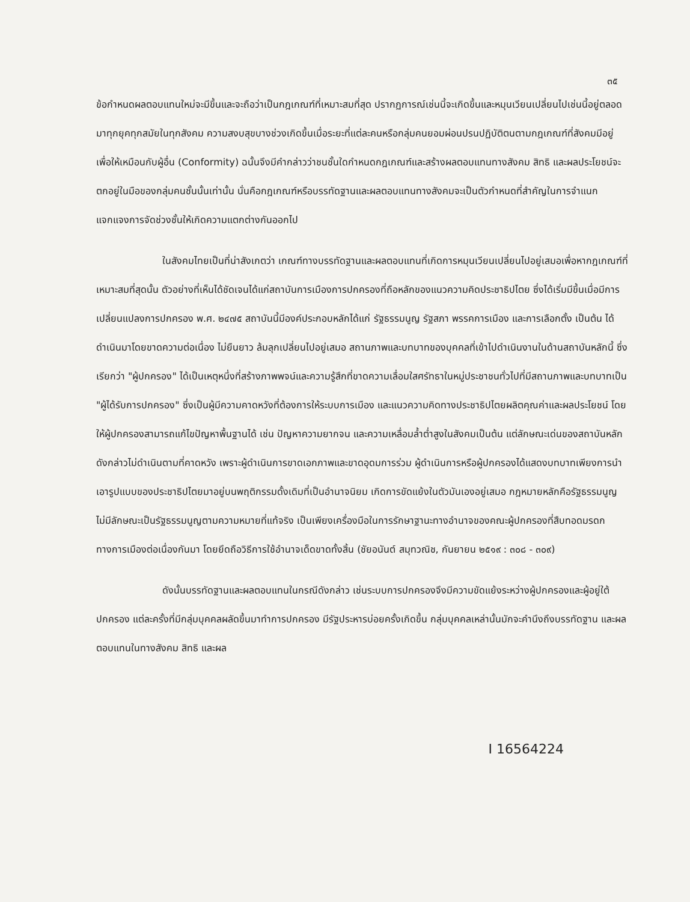๓๕
ข้อกำหนดผลตอบแทนใหม่จะมีขึ้นและจะถือว่าเป็นกฎเกณฑ์ที่เหมาะสมที่สุด ปรากฏการณ์เช่นนี้จะเกิดขึ้นและหมุนเวียนเปลี่ยนไปเช่นนี้อยู่ตลอดมาทุกยุคทุกสมัยในทุกสังคม ความสงบสุขบางช่วงเกิดขึ้นเมื่อระยะที่แต่ละคนหรือกลุ่มคนยอมผ่อนปรนปฏิบัติตนตามกฎเกณฑ์ที่สังคมมีอยู่ เพื่อให้เหมือนกับผู้อื่น (Conformity) ฉนั้นจึงมีคำกล่าวว่าชนชั้นใดกำหนดกฎเกณฑ์และสร้างผลตอบแทนทางสังคม สิทธิ และผลประโยชน์จะตกอยู่ในมือของกลุ่มคนชั้นนั้นเท่านั้น นั่นคือกฎเกณฑ์หรือบรรทัดฐานและผลตอบแทนทางสังคมจะเป็นตัวกำหนดที่สำคัญในการจำแนกแจกแจงการจัดช่วงชั้นให้เกิดความแตกต่างกันออกไป
ในสังคมไทยเป็นที่น่าสังเกตว่า เกณฑ์ทางบรรทัดฐานและผลตอบแทนที่เกิดการหมุนเวียนเปลี่ยนไปอยู่เสมอเพื่อหากฎเกณฑ์ที่เหมาะสมที่สุดนั้น ตัวอย่างที่เห็นได้ชัดเจนได้แก่สถาบันการเมืองการปกครองที่ถือหลักของแนวความคิดประชาธิปไตย ซึ่งได้เริ่มมีขึ้นเมื่อมีการเปลี่ยนแปลงการปกครอง พ.ศ. ๒๔๗๕ สถาบันนี้มีองค์ประกอบหลักได้แก่ รัฐธรรมนูญ รัฐสภา พรรคการเมือง และการเลือกตั้ง เป็นต้น ได้ดำเนินมาโดยขาดความต่อเนื่อง ไม่ยืนยาว ล้มลุกเปลี่ยนไปอยู่เสมอ สถานภาพและบทบาทของบุคคลที่เข้าไปดำเนินงานในด้านสถาบันหลักนี้ ซึ่งเรียกว่า "ผู้ปกครอง" ได้เป็นเหตุหนึ่งที่สร้างภาพพจน์และความรู้สึกที่ขาดความเลื่อมใสศรัทธาในหมู่ประชาชนทั่วไปที่มีสถานภาพและบทบาทเป็น "ผู้ได้รับการปกครอง" ซึ่งเป็นผู้มีความคาดหวังที่ต้องการให้ระบบการเมือง และแนวความคิดทางประชาธิปไตยผลิตคุณค่าและผลประโยชน์ โดยให้ผู้ปกครองสามารถแก้ไขปัญหาพื้นฐานได้ เช่น ปัญหาความยากจน และความเหลื่อมล้ำต่ำสูงในสังคมเป็นต้น แต่ลักษณะเด่นของสถาบันหลักดังกล่าวไม่ดำเนินตามที่คาดหวัง เพราะผู้ดำเนินการขาดเอกภาพและขาดอุดมการร่วม ผู้ดำเนินการหรือผู้ปกครองได้แสดงบทบาทเพียงการนำเอารูปแบบของประชาธิปไตยมาอยู่บนพฤติกรรมดั้งเดิมที่เป็นอำนาจนิยม เกิดการขัดแย้งในตัวมันเองอยู่เสมอ กฎหมายหลักคือรัฐธรรมนูญไม่มีลักษณะเป็นรัฐธรรมนูญตามความหมายที่แท้จริง เป็นเพียงเครื่องมือในการรักษาฐานะทางอำนาจของคณะผู้ปกครองที่สืบทอดมรดกทางการเมืองต่อเนื่องกันมา โดยยึดถือวิธีการใช้อำนาจเด็ดขาดทั้งสิ้น (ชัยอนันต์ สมุทวณิช, กันยายน ๒๕๑๙ : ๓๐๘ - ๓๐๙)
ดังนั้นบรรทัดฐานและผลตอบแทนในกรณีดังกล่าว เช่นระบบการปกครองจึงมีความขัดแย้งระหว่างผู้ปกครองและผู้อยู่ใต้ปกครอง แต่ละครั้งที่มีกลุ่มบุคคลผลัดขึ้นมาทำการปกครอง มีรัฐประหารบ่อยครั้งเกิดขึ้น กลุ่มบุคคลเหล่านั้นมักจะคำนึงถึงบรรทัดฐาน และผลตอบแทนในทางสังคม สิทธิ และผล
I 16564224